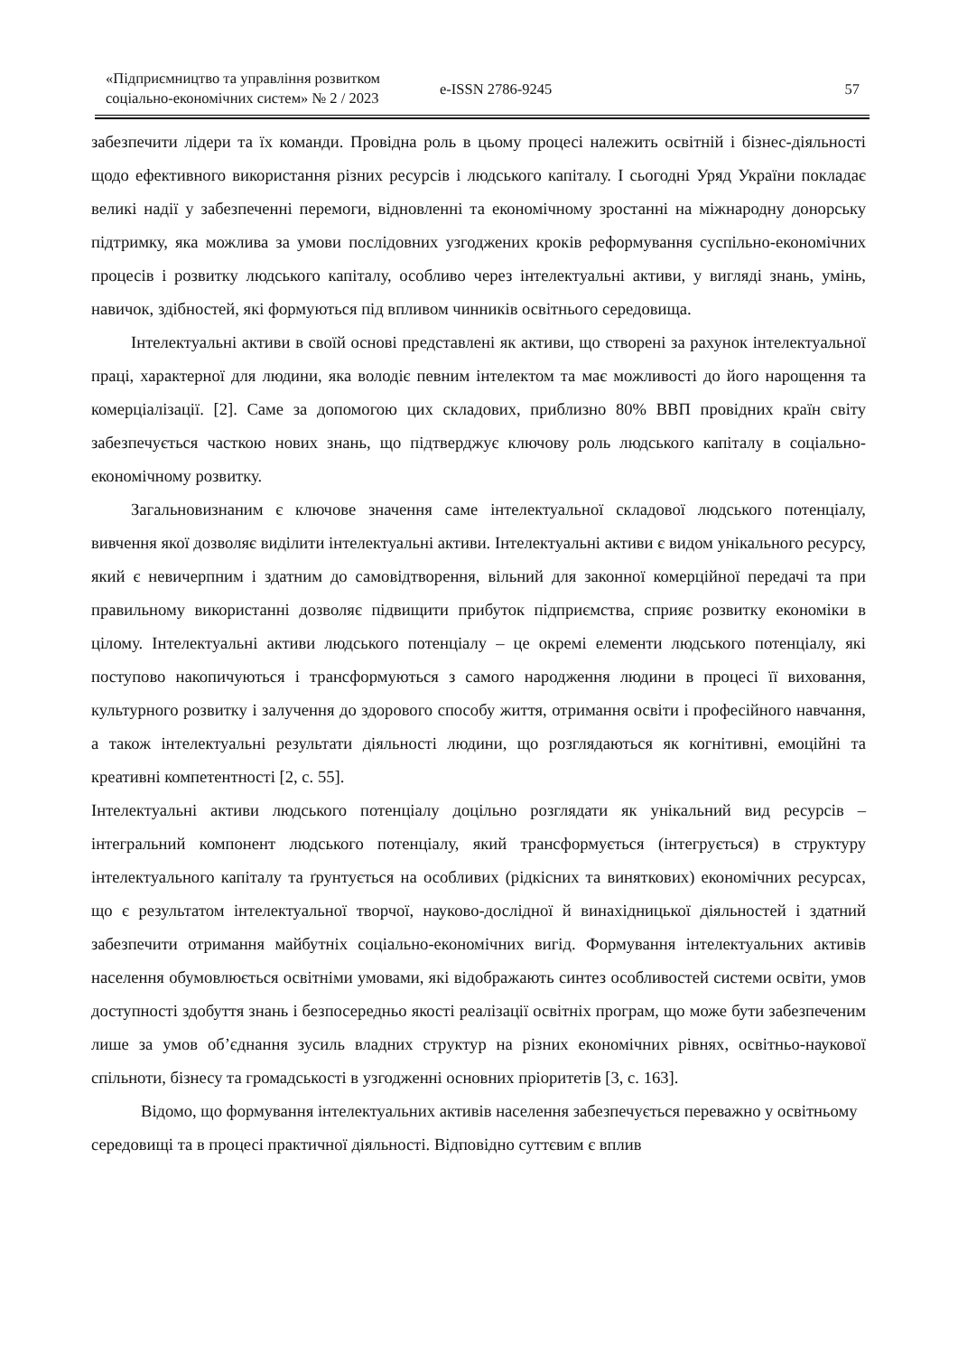«Підприємництво та управління розвитком соціально-економічних систем» № 2 / 2023
e-ISSN 2786-9245
57
забезпечити лідери та їх команди. Провідна роль в цьому процесі належить освітній і бізнес-діяльності щодо ефективного використання різних ресурсів і людського капіталу. І сьогодні Уряд України покладає великі надії у забезпеченні перемоги, відновленні та економічному зростанні на міжнародну донорську підтримку, яка можлива за умови послідовних узгоджених кроків реформування суспільно-економічних процесів і розвитку людського капіталу, особливо через інтелектуальні активи, у вигляді знань, умінь, навичок, здібностей, які формуються під впливом чинників освітнього середовища.
Інтелектуальні активи в своїй основі представлені як активи, що створені за рахунок інтелектуальної праці, характерної для людини, яка володіє певним інтелектом та має можливості до його нарощення та комерціалізації. [2]. Саме за допомогою цих складових, приблизно 80% ВВП провідних країн світу забезпечується часткою нових знань, що підтверджує ключову роль людського капіталу в соціально-економічному розвитку.
Загальновизнаним є ключове значення саме інтелектуальної складової людського потенціалу, вивчення якої дозволяє виділити інтелектуальні активи. Інтелектуальні активи є видом унікального ресурсу, який є невичерпним і здатним до самовідтворення, вільний для законної комерційної передачі та при правильному використанні дозволяє підвищити прибуток підприємства, сприяє розвитку економіки в цілому. Інтелектуальні активи людського потенціалу – це окремі елементи людського потенціалу, які поступово накопичуються і трансформуються з самого народження людини в процесі її виховання, культурного розвитку і залучення до здорового способу життя, отримання освіти і професійного навчання, а також інтелектуальні результати діяльності людини, що розглядаються як когнітивні, емоційні та креативні компетентності [2, с. 55].
Інтелектуальні активи людського потенціалу доцільно розглядати як унікальний вид ресурсів – інтегральний компонент людського потенціалу, який трансформується (інтегрується) в структуру інтелектуального капіталу та ґрунтується на особливих (рідкісних та виняткових) економічних ресурсах, що є результатом інтелектуальної творчої, науково-дослідної й винахідницької діяльностей і здатний забезпечити отримання майбутніх соціально-економічних вигід. Формування інтелектуальних активів населення обумовлюється освітніми умовами, які відображають синтез особливостей системи освіти, умов доступності здобуття знань і безпосередньо якості реалізації освітніх програм, що може бути забезпеченим лише за умов об’єднання зусиль владних структур на різних економічних рівнях, освітньо-наукової спільноти, бізнесу та громадськості в узгодженні основних пріоритетів [3, с. 163].
Відомо, що формування інтелектуальних активів населення забезпечується переважно у освітньому середовищі та в процесі практичної діяльності. Відповідно суттєвим є вплив